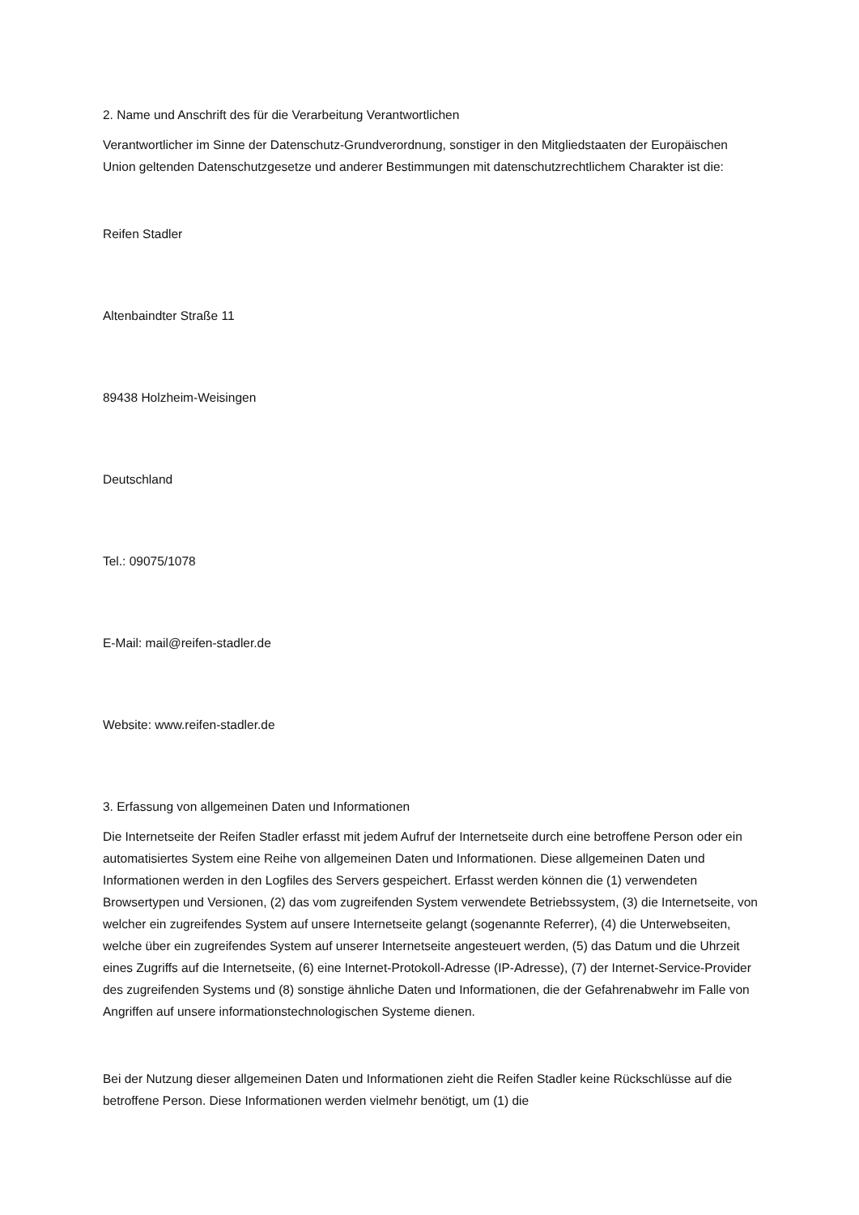2. Name und Anschrift des für die Verarbeitung Verantwortlichen
Verantwortlicher im Sinne der Datenschutz-Grundverordnung, sonstiger in den Mitgliedstaaten der Europäischen Union geltenden Datenschutzgesetze und anderer Bestimmungen mit datenschutzrechtlichem Charakter ist die:
Reifen Stadler
Altenbaindter Straße 11
89438 Holzheim-Weisingen
Deutschland
Tel.: 09075/1078
E-Mail: mail@reifen-stadler.de
Website: www.reifen-stadler.de
3. Erfassung von allgemeinen Daten und Informationen
Die Internetseite der Reifen Stadler erfasst mit jedem Aufruf der Internetseite durch eine betroffene Person oder ein automatisiertes System eine Reihe von allgemeinen Daten und Informationen. Diese allgemeinen Daten und Informationen werden in den Logfiles des Servers gespeichert. Erfasst werden können die (1) verwendeten Browsertypen und Versionen, (2) das vom zugreifenden System verwendete Betriebssystem, (3) die Internetseite, von welcher ein zugreifendes System auf unsere Internetseite gelangt (sogenannte Referrer), (4) die Unterwebseiten, welche über ein zugreifendes System auf unserer Internetseite angesteuert werden, (5) das Datum und die Uhrzeit eines Zugriffs auf die Internetseite, (6) eine Internet-Protokoll-Adresse (IP-Adresse), (7) der Internet-Service-Provider des zugreifenden Systems und (8) sonstige ähnliche Daten und Informationen, die der Gefahrenabwehr im Falle von Angriffen auf unsere informationstechnologischen Systeme dienen.
Bei der Nutzung dieser allgemeinen Daten und Informationen zieht die Reifen Stadler keine Rückschlüsse auf die betroffene Person. Diese Informationen werden vielmehr benötigt, um (1) die